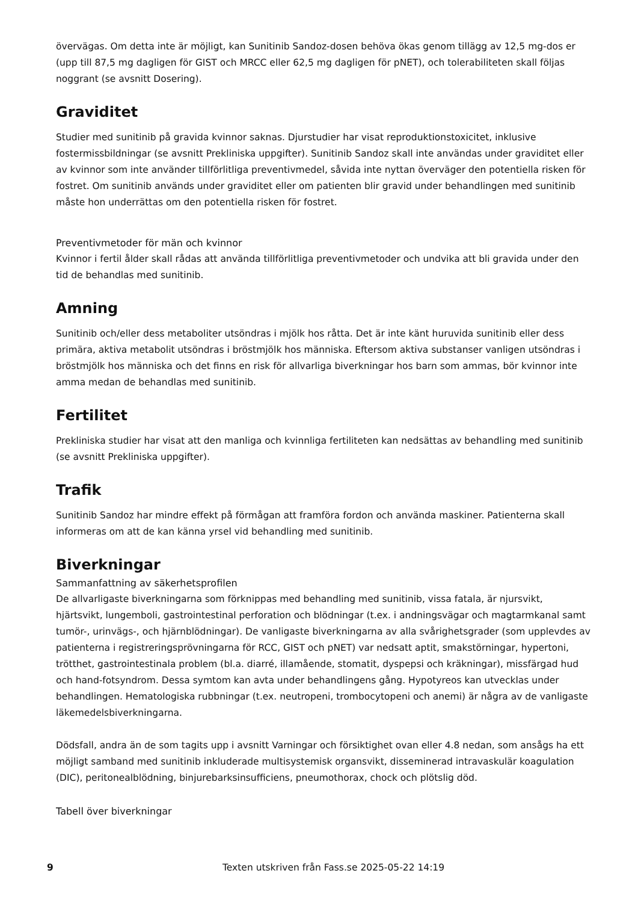övervägas. Om detta inte är möjligt, kan Sunitinib Sandoz-dosen behöva ökas genom tillägg av 12,5 mg-dos er (upp till 87,5 mg dagligen för GIST och MRCC eller 62,5 mg dagligen för pNET), och tolerabiliteten skall följas noggrant (se avsnitt Dosering).
Graviditet
Studier med sunitinib på gravida kvinnor saknas. Djurstudier har visat reproduktionstoxicitet, inklusive fostermissbildningar (se avsnitt Prekliniska uppgifter). Sunitinib Sandoz skall inte användas under graviditet eller av kvinnor som inte använder tillförlitliga preventivmedel, såvida inte nyttan överväger den potentiella risken för fostret. Om sunitinib används under graviditet eller om patienten blir gravid under behandlingen med sunitinib måste hon underrättas om den potentiella risken för fostret.
Preventivmetoder för män och kvinnor
Kvinnor i fertil ålder skall rådas att använda tillförlitliga preventivmetoder och undvika att bli gravida under den tid de behandlas med sunitinib.
Amning
Sunitinib och/eller dess metaboliter utsöndras i mjölk hos råtta. Det är inte känt huruvida sunitinib eller dess primära, aktiva metabolit utsöndras i bröstmjölk hos människa. Eftersom aktiva substanser vanligen utsöndras i bröstmjölk hos människa och det finns en risk för allvarliga biverkningar hos barn som ammas, bör kvinnor inte amma medan de behandlas med sunitinib.
Fertilitet
Prekliniska studier har visat att den manliga och kvinnliga fertiliteten kan nedsättas av behandling med sunitinib (se avsnitt Prekliniska uppgifter).
Trafik
Sunitinib Sandoz har mindre effekt på förmågan att framföra fordon och använda maskiner. Patienterna skall informeras om att de kan känna yrsel vid behandling med sunitinib.
Biverkningar
Sammanfattning av säkerhetsprofilen
De allvarligaste biverkningarna som förknippas med behandling med sunitinib, vissa fatala, är njursvikt, hjärtsvikt, lungemboli, gastrointestinal perforation och blödningar (t.ex. i andningsvägar och magtarmkanal samt tumör-, urinvägs-, och hjärnblödningar). De vanligaste biverkningarna av alla svårighetsgrader (som upplevdes av patienterna i registreringsprövningarna för RCC, GIST och pNET) var nedsatt aptit, smakstörningar, hypertoni, trötthet, gastrointestinala problem (bl.a. diarré, illamående, stomatit, dyspepsi och kräkningar), missfärgad hud och hand-fotsyndrom. Dessa symtom kan avta under behandlingens gång. Hypotyreos kan utvecklas under behandlingen. Hematologiska rubbningar (t.ex. neutropeni, trombocytopeni och anemi) är några av de vanligaste läkemedelsbiverkningarna.
Dödsfall, andra än de som tagits upp i avsnitt Varningar och försiktighet ovan eller 4.8 nedan, som ansågs ha ett möjligt samband med sunitinib inkluderade multisystemisk organsvikt, disseminerad intravaskulär koagulation (DIC), peritonealblödning, binjurebarksinsufficiens, pneumothorax, chock och plötslig död.
Tabell över biverkningar
9 Texten utskriven från Fass.se 2025-05-22 14:19